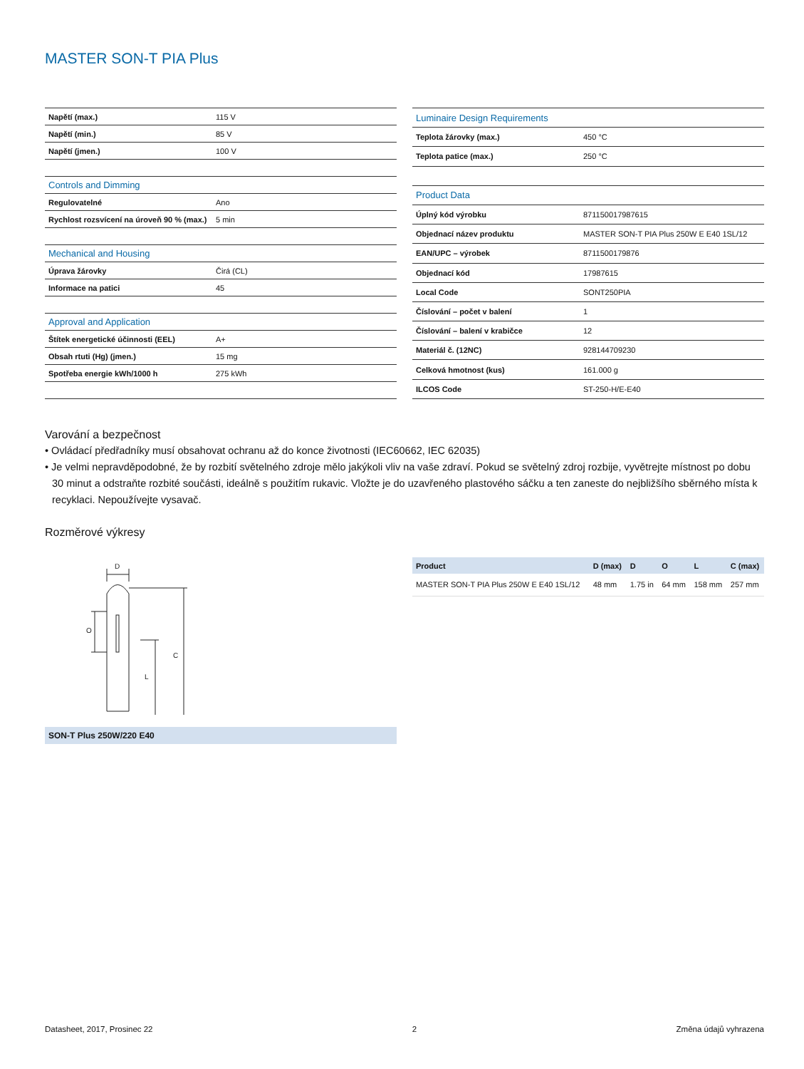MASTER SON-T PIA Plus
| Napětí (max.) | 115 V |
| Napětí (min.) | 85 V |
| Napětí (jmen.) | 100 V |
| Controls and Dimming | |
| Regulovatelné | Ano |
| Rychlost rozsvícení na úroveň 90 % (max.) | 5 min |
| Mechanical and Housing | |
| Úprava žárovky | Čirá (CL) |
| Informace na patici | 45 |
| Approval and Application | |
| Štítek energetické účinnosti (EEL) | A+ |
| Obsah rtuti (Hg) (jmen.) | 15 mg |
| Spotřeba energie kWh/1000 h | 275 kWh |
| Luminaire Design Requirements | |
| Teplota žárovky (max.) | 450 °C |
| Teplota patice (max.) | 250 °C |
| Product Data | |
| Úplný kód výrobku | 871150017987615 |
| Objednací název produktu | MASTER SON-T PIA Plus 250W E E40 1SL/12 |
| EAN/UPC – výrobek | 8711500179876 |
| Objednací kód | 17987615 |
| Local Code | SONT250PIA |
| Číslování – počet v balení | 1 |
| Číslování – balení v krabičce | 12 |
| Materiál č. (12NC) | 928144709230 |
| Celková hmotnost (kus) | 161.000 g |
| ILCOS Code | ST-250-H/E-E40 |
Varování a bezpečnost
• Ovládací předřadníky musí obsahovat ochranu až do konce životnosti (IEC60662, IEC 62035)
• Je velmi nepravděpodobné, že by rozbití světelného zdroje mělo jakýkoli vliv na vaše zdraví. Pokud se světelný zdroj rozbije, vyvětrejte místnost po dobu 30 minut a odstraňte rozbité součásti, ideálně s použitím rukavic. Vložte je do uzavřeného plastového sáčku a ten zaneste do nejbližšího sběrného místa k recyklaci. Nepoužívejte vysavač.
Rozměrové výkresy
D
O
L
C
SON-T Plus 250W/220 E40
| Product | D (max) | D | O | L | C (max) |
| --- | --- | --- | --- | --- | --- |
| MASTER SON-T PIA Plus 250W E E40 1SL/12 | 48 mm | 1.75 in | 64 mm | 158 mm | 257 mm |
Datasheet, 2017, Prosinec 22 2 Změna údajů vyhrazena